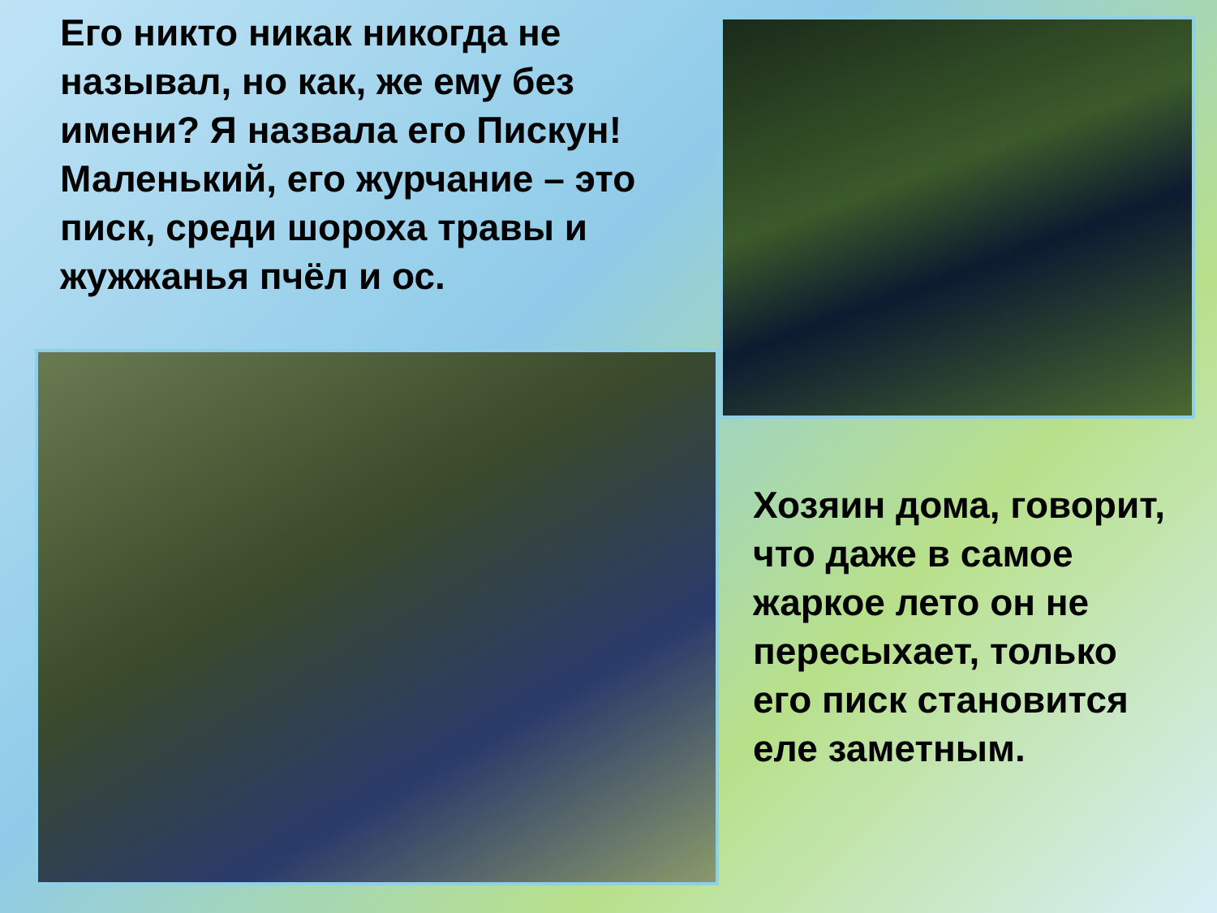Его никто никак никогда не называл, но как, же ему без имени? Я назвала его Пискун! Маленький, его журчание – это писк, среди шороха травы и жужжанья пчёл и ос.
Хозяин дома, говорит, что даже в самое жаркое лето он не пересыхает, только его писк становится еле заметным.